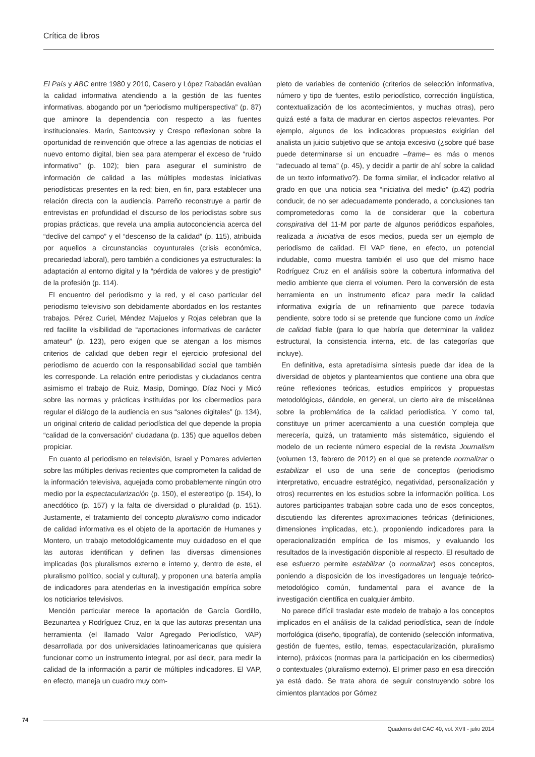Crítica de libros
El País y ABC entre 1980 y 2010, Casero y López Rabadán evalúan la calidad informativa atendiendo a la gestión de las fuentes informativas, abogando por un “periodismo multiperspectiva” (p. 87) que aminore la dependencia con respecto a las fuentes institucionales. Marín, Santcovsky y Crespo reflexionan sobre la oportunidad de reinvención que ofrece a las agencias de noticias el nuevo entorno digital, bien sea para atemperar el exceso de “ruido informativo” (p. 102); bien para asegurar el suministro de información de calidad a las múltiples modestas iniciativas periodísticas presentes en la red; bien, en fin, para establecer una relación directa con la audiencia. Parreño reconstruye a partir de entrevistas en profundidad el discurso de los periodistas sobre sus propias prácticas, que revela una amplia autoconciencia acerca del “declive del campo” y el “descenso de la calidad” (p. 115), atribuida por aquellos a circunstancias coyunturales (crisis económica, precariedad laboral), pero también a condiciones ya estructurales: la adaptación al entorno digital y la “pérdida de valores y de prestigio” de la profesión (p. 114).
El encuentro del periodismo y la red, y el caso particular del periodismo televisivo son debidamente abordados en los restantes trabajos. Pérez Curiel, Méndez Majuelos y Rojas celebran que la red facilite la visibilidad de “aportaciones informativas de carácter amateur” (p. 123), pero exigen que se atengan a los mismos criterios de calidad que deben regir el ejercicio profesional del periodismo de acuerdo con la responsabilidad social que también les corresponde. La relación entre periodistas y ciudadanos centra asimismo el trabajo de Ruiz, Masip, Domingo, Díaz Noci y Micó sobre las normas y prácticas instituidas por los cibermedios para regular el diálogo de la audiencia en sus “salones digitales” (p. 134), un original criterio de calidad periodística del que depende la propia “calidad de la conversación” ciudadana (p. 135) que aquellos deben propiciar.
En cuanto al periodismo en televisión, Israel y Pomares advierten sobre las múltiples derivas recientes que comprometen la calidad de la información televisiva, aquejada como probablemente ningún otro medio por la espectacularización (p. 150), el estereotipo (p. 154), lo anecdótico (p. 157) y la falta de diversidad o pluralidad (p. 151). Justamente, el tratamiento del concepto pluralismo como indicador de calidad informativa es el objeto de la aportación de Humanes y Montero, un trabajo metodológicamente muy cuidadoso en el que las autoras identifican y definen las diversas dimensiones implicadas (los pluralismos externo e interno y, dentro de este, el pluralismo político, social y cultural), y proponen una batería amplia de indicadores para atenderlas en la investigación empírica sobre los noticiarios televisivos.
Mención particular merece la aportación de García Gordillo, Bezunartea y Rodríguez Cruz, en la que las autoras presentan una herramienta (el llamado Valor Agregado Periodístico, VAP) desarrollada por dos universidades latinoamericanas que quisiera funcionar como un instrumento integral, por así decir, para medir la calidad de la información a partir de múltiples indicadores. El VAP, en efecto, maneja un cuadro muy com-
pleto de variables de contenido (criterios de selección informativa, número y tipo de fuentes, estilo periodístico, corrección lingüística, contextualización de los acontecimientos, y muchas otras), pero quizá esté a falta de madurar en ciertos aspectos relevantes. Por ejemplo, algunos de los indicadores propuestos exigirían del analista un juicio subjetivo que se antoja excesivo (¿sobre qué base puede determinarse si un encuadre –frame– es más o menos “adecuado al tema” (p. 45), y decidir a partir de ahí sobre la calidad de un texto informativo?). De forma similar, el indicador relativo al grado en que una noticia sea “iniciativa del medio” (p.42) podría conducir, de no ser adecuadamente ponderado, a conclusiones tan comprometedoras como la de considerar que la cobertura conspirativa del 11-M por parte de algunos periódicos españoles, realizada a iniciativa de esos medios, pueda ser un ejemplo de periodismo de calidad. El VAP tiene, en efecto, un potencial indudable, como muestra también el uso que del mismo hace Rodríguez Cruz en el análisis sobre la cobertura informativa del medio ambiente que cierra el volumen. Pero la conversión de esta herramienta en un instrumento eficaz para medir la calidad informativa exigiría de un refinamiento que parece todavía pendiente, sobre todo si se pretende que funcione como un índice de calidad fiable (para lo que habría que determinar la validez estructural, la consistencia interna, etc. de las categorías que incluye).
En definitiva, esta apretadísima síntesis puede dar idea de la diversidad de objetos y planteamientos que contiene una obra que reúne reflexiones teóricas, estudios empíricos y propuestas metodológicas, dándole, en general, un cierto aire de miscelánea sobre la problemática de la calidad periodística. Y como tal, constituye un primer acercamiento a una cuestión compleja que merecería, quizá, un tratamiento más sistemático, siguiendo el modelo de un reciente número especial de la revista Journalism (volumen 13, febrero de 2012) en el que se pretende normalizar o estabilizar el uso de una serie de conceptos (periodismo interpretativo, encuadre estratégico, negatividad, personalización y otros) recurrentes en los estudios sobre la información política. Los autores participantes trabajan sobre cada uno de esos conceptos, discutiendo las diferentes aproximaciones teóricas (definiciones, dimensiones implicadas, etc.), proponiendo indicadores para la operacionalización empírica de los mismos, y evaluando los resultados de la investigación disponible al respecto. El resultado de ese esfuerzo permite estabilizar (o normalizar) esos conceptos, poniendo a disposición de los investigadores un lenguaje teórico-metodológico común, fundamental para el avance de la investigación científica en cualquier ámbito.
No parece difícil trasladar este modelo de trabajo a los conceptos implicados en el análisis de la calidad periodística, sean de índole morfológica (diseño, tipografía), de contenido (selección informativa, gestión de fuentes, estilo, temas, espectacularización, pluralismo interno), práxicos (normas para la participación en los cibermedios) o contextuales (pluralismo externo). El primer paso en esa dirección ya está dado. Se trata ahora de seguir construyendo sobre los cimientos plantados por Gómez
74
Quaderns del CAC 40, vol. XVII - julio 2014